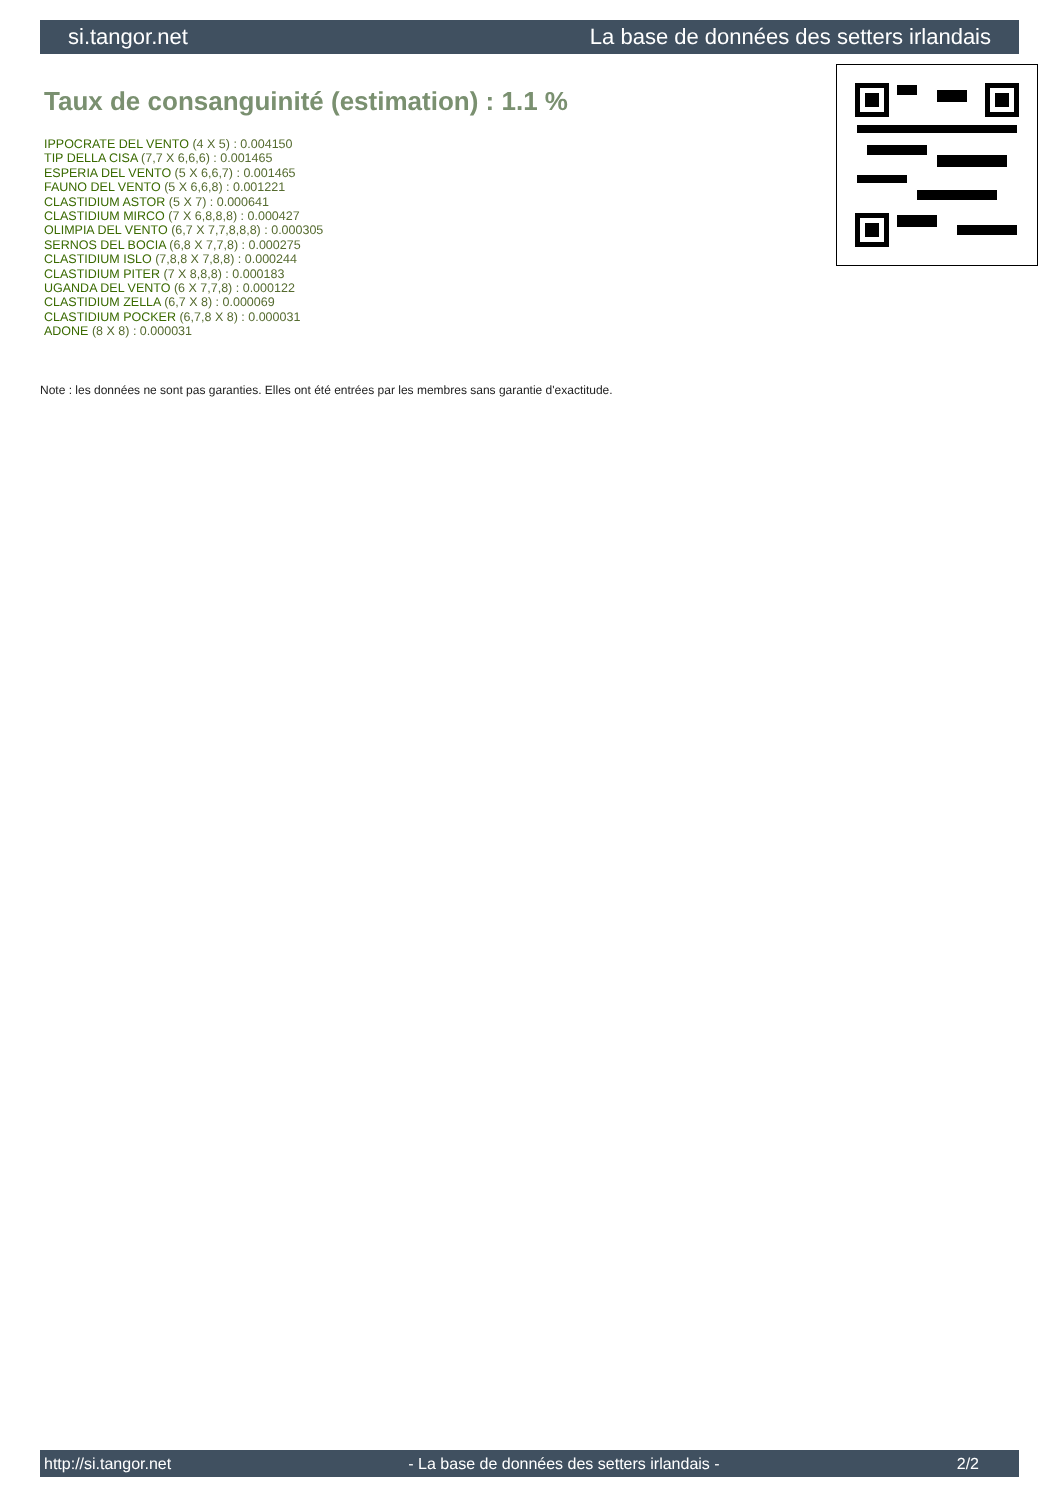si.tangor.net La base de données des setters irlandais
Taux de consanguinité (estimation) : 1.1 %
IPPOCRATE DEL VENTO (4 X 5) : 0.004150
TIP DELLA CISA (7,7 X 6,6,6) : 0.001465
ESPERIA DEL VENTO (5 X 6,6,7) : 0.001465
FAUNO DEL VENTO (5 X 6,6,8) : 0.001221
CLASTIDIUM ASTOR (5 X 7) : 0.000641
CLASTIDIUM MIRCO (7 X 6,8,8,8) : 0.000427
OLIMPIA DEL VENTO (6,7 X 7,7,8,8,8) : 0.000305
SERNOS DEL BOCIA (6,8 X 7,7,8) : 0.000275
CLASTIDIUM ISLO (7,8,8 X 7,8,8) : 0.000244
CLASTIDIUM PITER (7 X 8,8,8) : 0.000183
UGANDA DEL VENTO (6 X 7,7,8) : 0.000122
CLASTIDIUM ZELLA (6,7 X 8) : 0.000069
CLASTIDIUM POCKER (6,7,8 X 8) : 0.000031
ADONE (8 X 8) : 0.000031
Note : les données ne sont pas garanties. Elles ont été entrées par les membres sans garantie d'exactitude.
http://si.tangor.net - La base de données des setters irlandais - 2/2